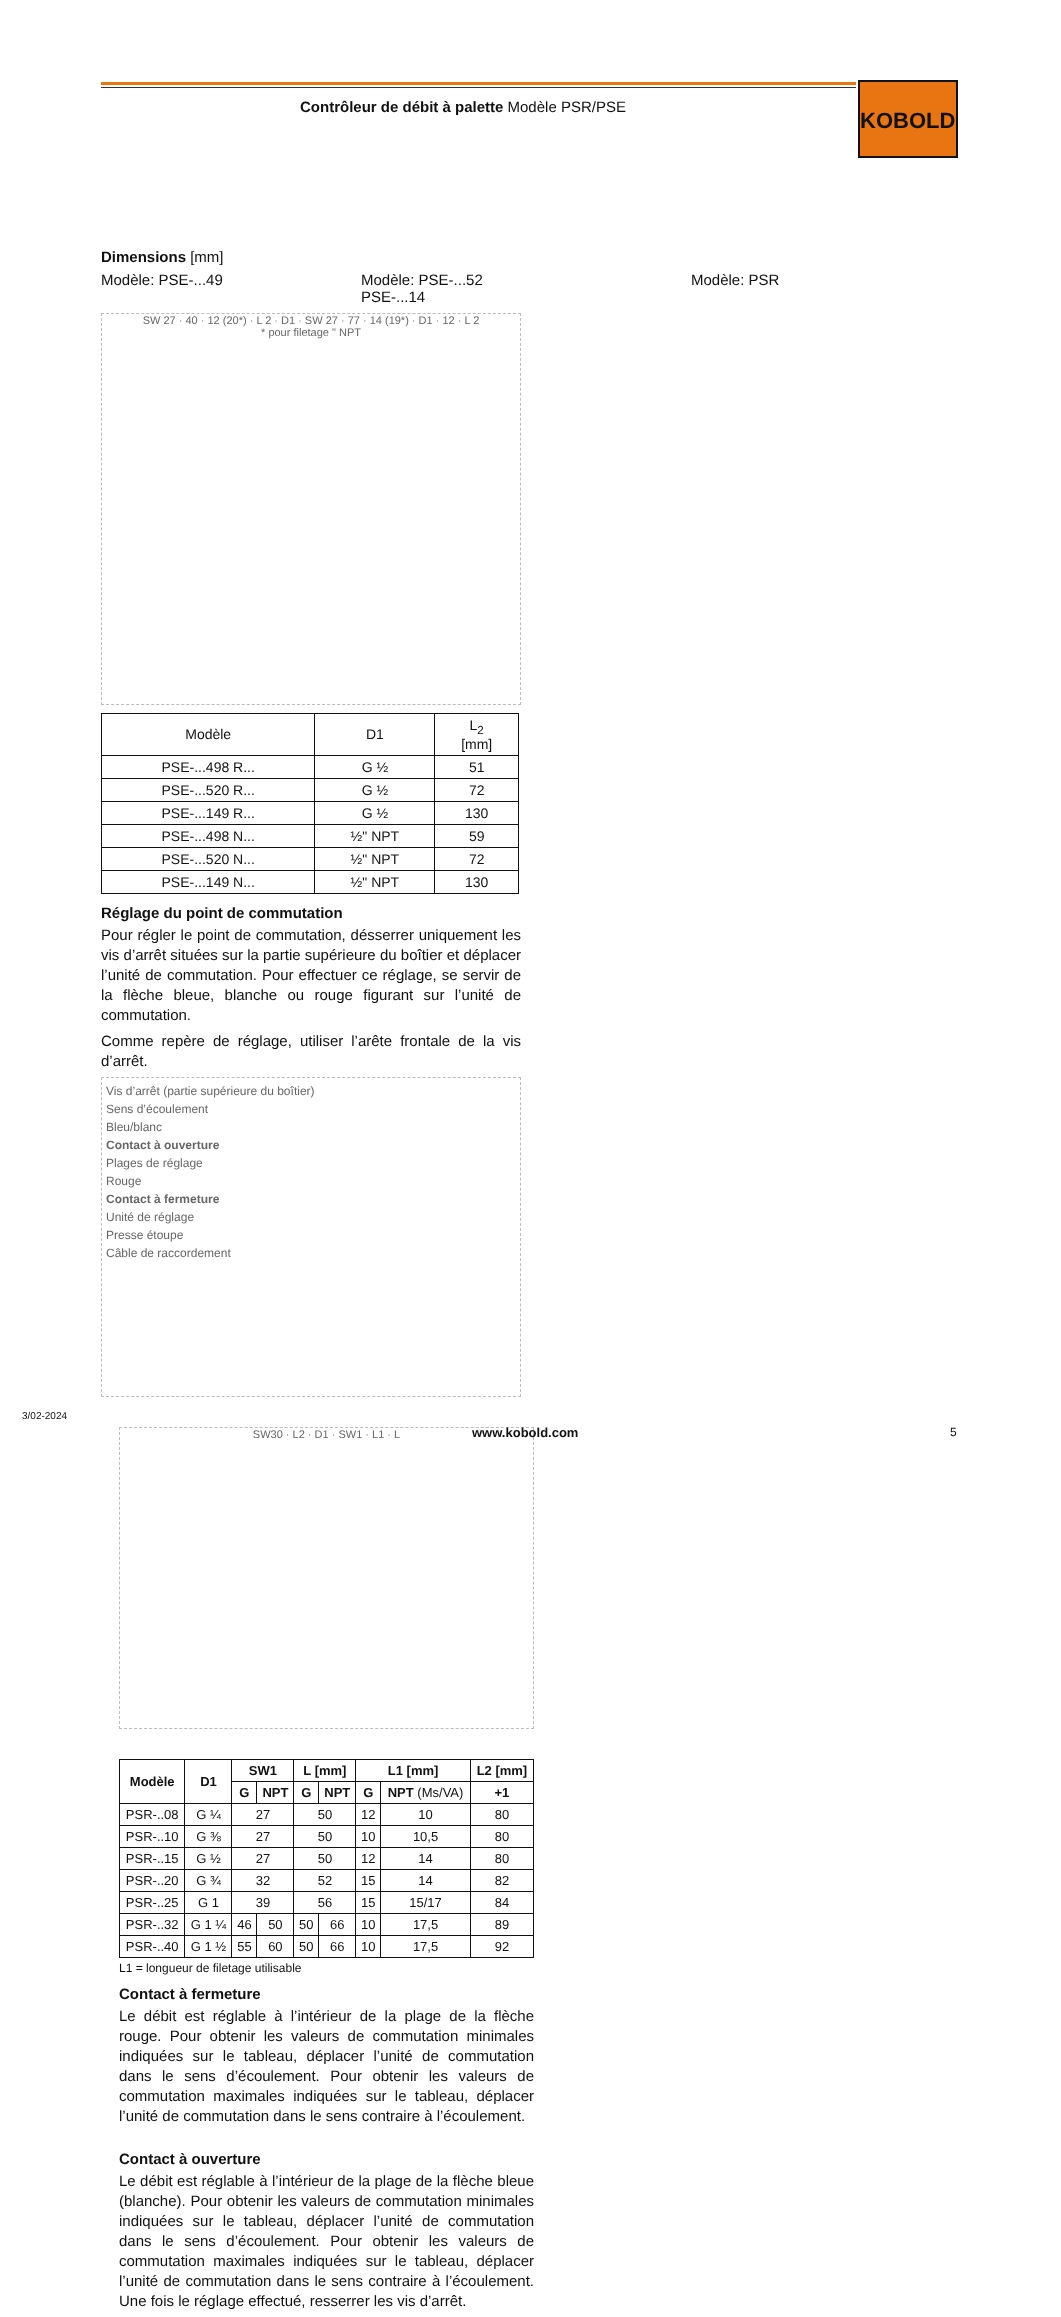Contrôleur de débit à palette Modèle PSR/PSE
KOBOLD
Dimensions [mm]
Modèle: PSE-...49 Modèle: PSE-...52
PSE-...14 Modèle: PSR
SW 27 · 40 · 12 (20*) · L 2 · D1 · SW 27 · 77 · 14 (19*) · D1 · 12 · L 2
* pour filetage " NPT
| Modèle | D1 | L<sub>2</sub> [mm] |
| --- | --- | --- |
| PSE-...498 R... | G ½ | 51 |
| PSE-...520 R... | G ½ | 72 |
| PSE-...149 R... | G ½ | 130 |
| PSE-...498 N... | ½" NPT | 59 |
| PSE-...520 N... | ½" NPT | 72 |
| PSE-...149 N... | ½" NPT | 130 |
Réglage du point de commutation
Pour régler le point de commutation, désserrer uniquement les vis d’arrêt situées sur la partie supérieure du boîtier et déplacer l’unité de commutation. Pour effectuer ce réglage, se servir de la flèche bleue, blanche ou rouge figurant sur l’unité de commutation.
Comme repère de réglage, utiliser l’arête frontale de la vis d’arrêt.
Vis d’arrêt (partie supérieure du boîtier)
Sens d’écoulement
Bleu/blanc
Contact à ouverture
Plages de réglage
Rouge
Contact à fermeture
Unité de réglage
Presse étoupe
Câble de raccordement
SW30 · L2 · D1 · SW1 · L1 · L
| Modèle | D1 | SW1 | | L [mm] | | L1 [mm] | | L2 [mm] |
| --- | --- | --- | --- | --- | --- | --- | --- | --- |
| | | G | NPT | G | NPT | G | NPT (Ms/VA) | +1 |
| PSR-..08 | G ¼ | 27 | | 50 | | 12 | 10 | 80 |
| PSR-..10 | G ⅜ | 27 | | 50 | | 10 | 10,5 | 80 |
| PSR-..15 | G ½ | 27 | | 50 | | 12 | 14 | 80 |
| PSR-..20 | G ¾ | 32 | | 52 | | 15 | 14 | 82 |
| PSR-..25 | G 1 | 39 | | 56 | | 15 | 15/17 | 84 |
| PSR-..32 | G 1 ¼ | 46 | 50 | 50 | 66 | 10 | 17,5 | 89 |
| PSR-..40 | G 1 ½ | 55 | 60 | 50 | 66 | 10 | 17,5 | 92 |
L1 = longueur de filetage utilisable
Contact à fermeture
Le débit est réglable à l’intérieur de la plage de la flèche rouge. Pour obtenir les valeurs de commutation minimales indiquées sur le tableau, déplacer l’unité de commutation dans le sens d’écoulement. Pour obtenir les valeurs de commutation maximales indiquées sur le tableau, déplacer l’unité de commutation dans le sens contraire à l’écoulement.
Contact à ouverture
Le débit est réglable à l’intérieur de la plage de la flèche bleue (blanche). Pour obtenir les valeurs de commutation minimales indiquées sur le tableau, déplacer l’unité de commutation dans le sens d’écoulement. Pour obtenir les valeurs de commutation maximales indiquées sur le tableau, déplacer l’unité de commutation dans le sens contraire à l’écoulement. Une fois le réglage effectué, resserrer les vis d’arrêt.
3/02-2024
www.kobold.com 5